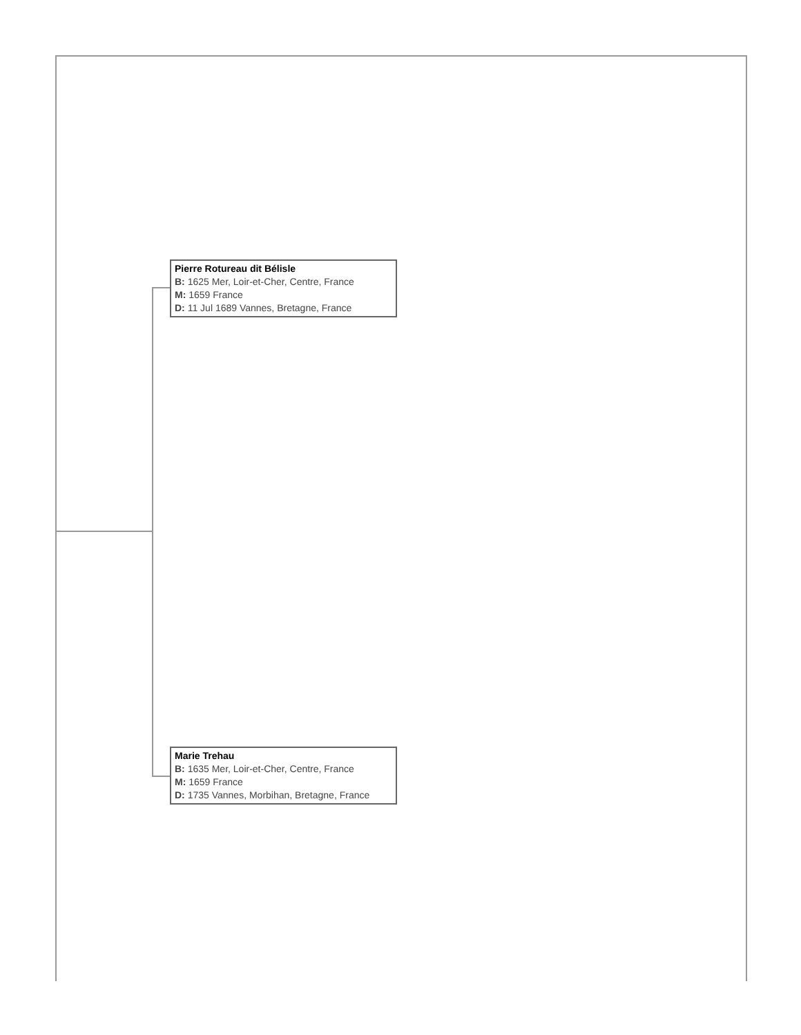Pierre Rotureau dit Bélisle
B: 1625 Mer, Loir-et-Cher, Centre, France
M: 1659 France
D: 11 Jul 1689 Vannes, Bretagne, France
Marie Trehau
B: 1635 Mer, Loir-et-Cher, Centre, France
M: 1659 France
D: 1735 Vannes, Morbihan, Bretagne, France